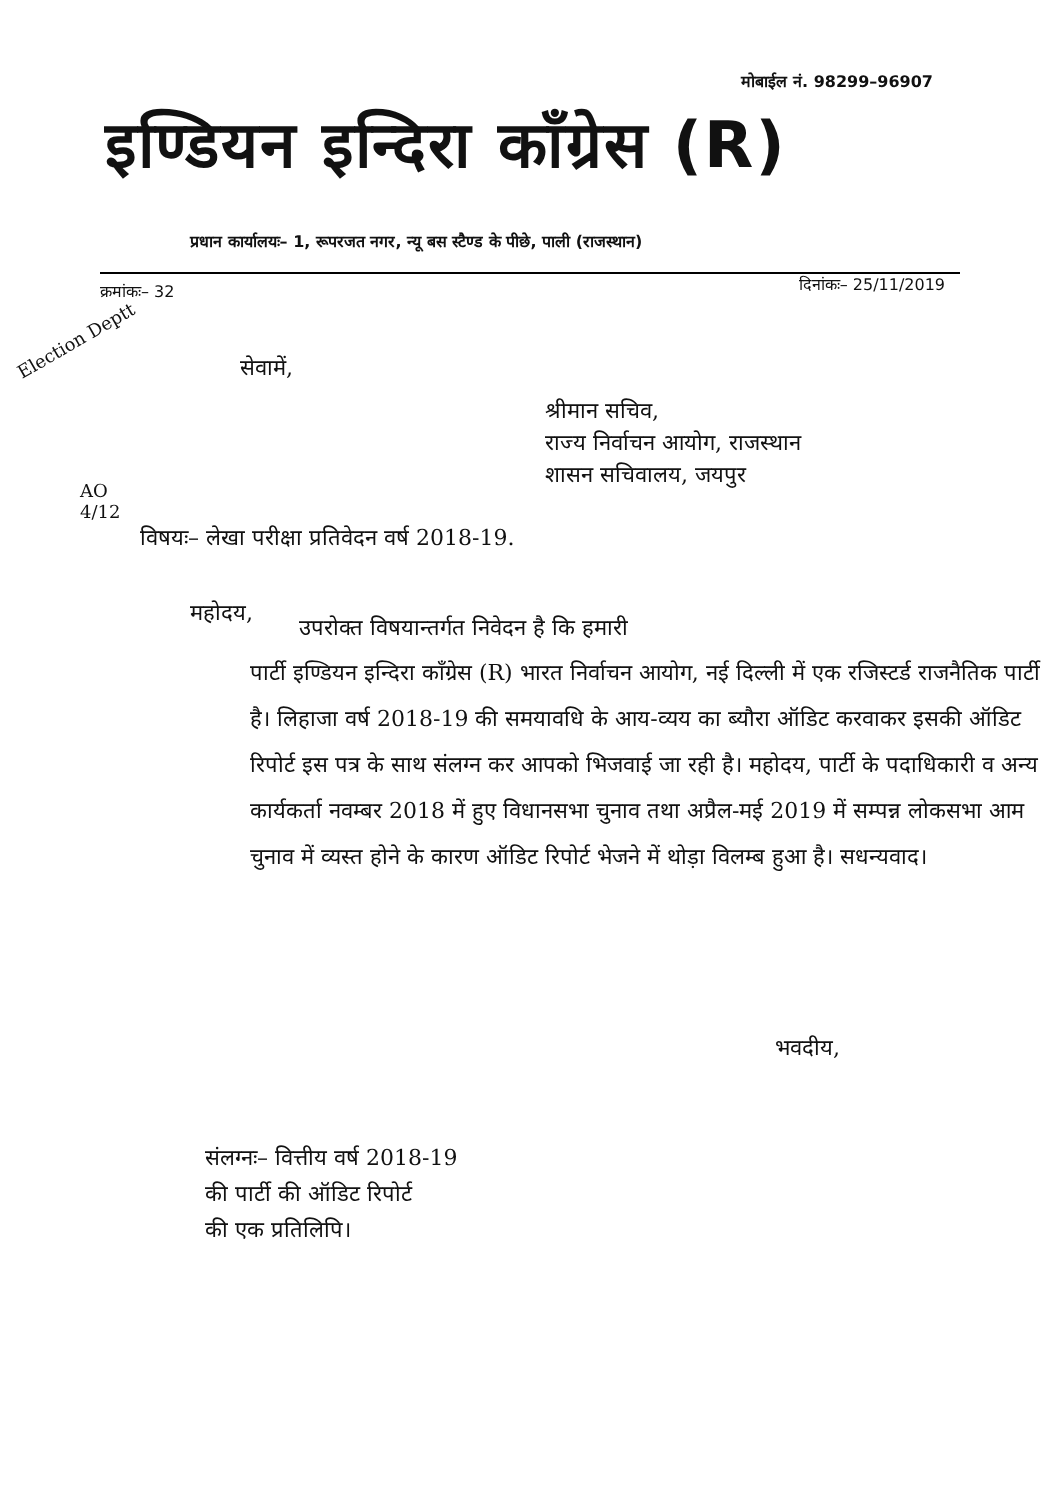मोबाईल नं. 98299–96907
इण्डियन इन्दिरा कॉंग्रेस (R)
प्रधान कार्यालयः– 1, रूपरजत नगर, न्यू बस स्टैण्ड के पीछे, पाली (राजस्थान)
क्रमांकः– 32 दिनांकः– 25/11/2019
Election Deptt
सेवामें,
श्रीमान सचिव,
राज्य निर्वाचन आयोग, राजस्थान
शासन सचिवालय, जयपुर
AO
4/12
विषयः– लेखा परीक्षा प्रतिवेदन वर्ष 2018-19.
महोदय, उपरोक्त विषयान्तर्गत निवेदन है कि हमारी
पार्टी इण्डियन इन्दिरा कॉंग्रेस (R) भारत निर्वाचन आयोग, नई दिल्ली में एक रजिस्टर्ड राजनैतिक पार्टी है। लिहाजा वर्ष 2018-19 की समयावधि के आय-व्यय का ब्यौरा ऑडिट करवाकर इसकी ऑडिट रिपोर्ट इस पत्र के साथ संलग्न कर आपको भिजवाई जा रही है। महोदय, पार्टी के पदाधिकारी व अन्य कार्यकर्ता नवम्बर 2018 में हुए विधानसभा चुनाव तथा अप्रैल-मई 2019 में सम्पन्न लोकसभा आम चुनाव में व्यस्त होने के कारण ऑडिट रिपोर्ट भेजने में थोड़ा विलम्ब हुआ है। सधन्यवाद।
भवदीय,
संलग्नः– वित्तीय वर्ष 2018-19
की पार्टी की ऑडिट रिपोर्ट
की एक प्रतिलिपि।